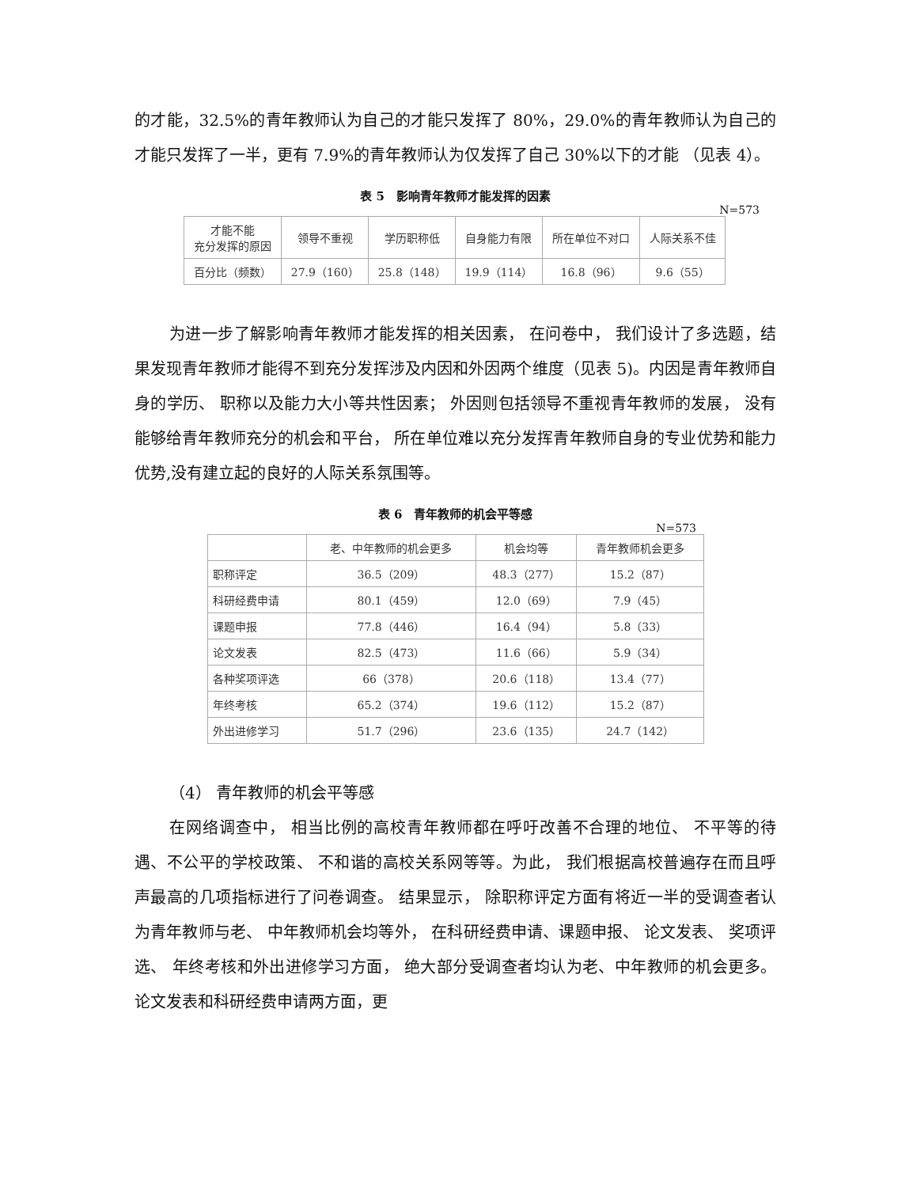的才能，32.5%的青年教师认为自己的才能只发挥了 80%，29.0%的青年教师认为自己的才能只发挥了一半，更有 7.9%的青年教师认为仅发挥了自己 30%以下的才能 （见表 4）。
表 5　影响青年教师才能发挥的因素
N=573
| 才能不能 充分发挥的原因 | 领导不重视 | 学历职称低 | 自身能力有限 | 所在单位不对口 | 人际关系不佳 |
| --- | --- | --- | --- | --- | --- |
| 百分比（频数） | 27.9（160） | 25.8（148） | 19.9（114） | 16.8（96） | 9.6（55） |
为进一步了解影响青年教师才能发挥的相关因素， 在问卷中， 我们设计了多选题，结果发现青年教师才能得不到充分发挥涉及内因和外因两个维度（见表 5)。内因是青年教师自身的学历、 职称以及能力大小等共性因素； 外因则包括领导不重视青年教师的发展， 没有能够给青年教师充分的机会和平台， 所在单位难以充分发挥青年教师自身的专业优势和能力优势,没有建立起的良好的人际关系氛围等。
表 6　青年教师的机会平等感
N=573
| | 老、中年教师的机会更多 | 机会均等 | 青年教师机会更多 |
| --- | --- | --- | --- |
| 职称评定 | 36.5（209） | 48.3（277） | 15.2（87） |
| 科研经费申请 | 80.1（459） | 12.0（69） | 7.9（45） |
| 课题申报 | 77.8（446） | 16.4（94） | 5.8（33） |
| 论文发表 | 82.5（473） | 11.6（66） | 5.9（34） |
| 各种奖项评选 | 66（378） | 20.6（118） | 13.4（77） |
| 年终考核 | 65.2（374） | 19.6（112） | 15.2（87） |
| 外出进修学习 | 51.7（296） | 23.6（135） | 24.7（142） |
（4） 青年教师的机会平等感
在网络调查中， 相当比例的高校青年教师都在呼吁改善不合理的地位、 不平等的待遇、不公平的学校政策、 不和谐的高校关系网等等。为此， 我们根据高校普遍存在而且呼声最高的几项指标进行了问卷调查。 结果显示， 除职称评定方面有将近一半的受调查者认为青年教师与老、 中年教师机会均等外， 在科研经费申请、课题申报、 论文发表、 奖项评选、 年终考核和外出进修学习方面， 绝大部分受调查者均认为老、中年教师的机会更多。论文发表和科研经费申请两方面，更